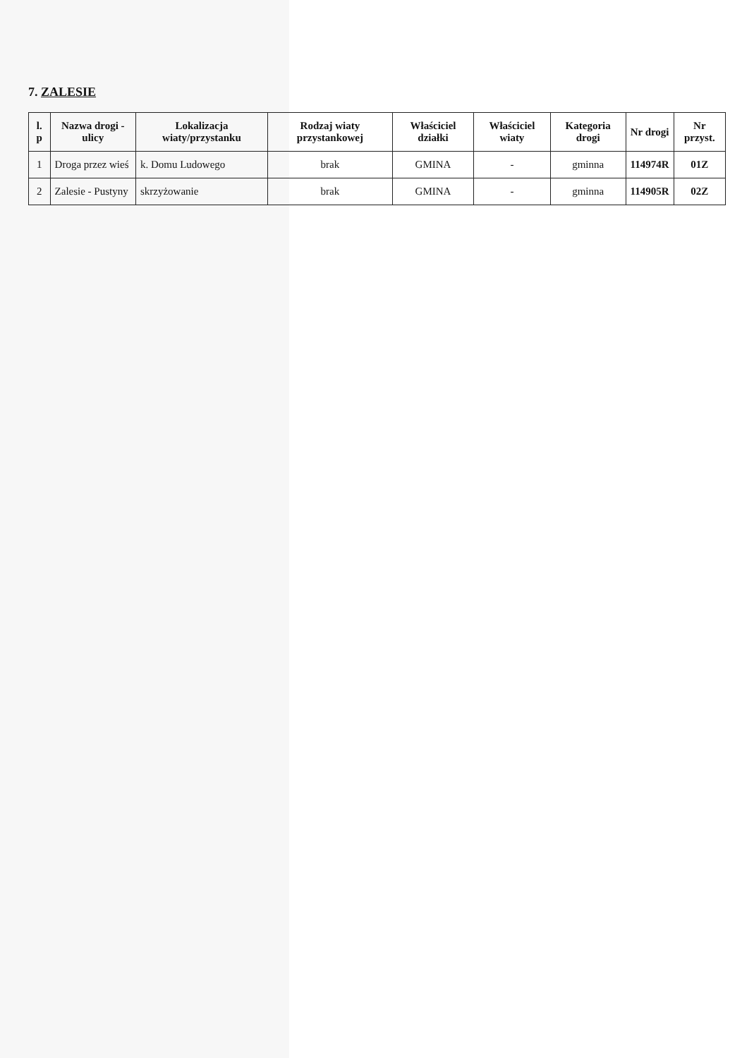7. ZALESIE
| l. p | Nazwa drogi - ulicy | Lokalizacja wiaty/przystanku | Rodzaj wiaty przystankowej | Właściciel działki | Właściciel wiaty | Kategoria drogi | Nr drogi | Nr przyst. |
| --- | --- | --- | --- | --- | --- | --- | --- | --- |
| 1 | Droga przez wieś | k. Domu Ludowego | brak | GMINA | - | gminna | 114974R | 01Z |
| 2 | Zalesie - Pustyny | skrzyżowanie | brak | GMINA | - | gminna | 114905R | 02Z |